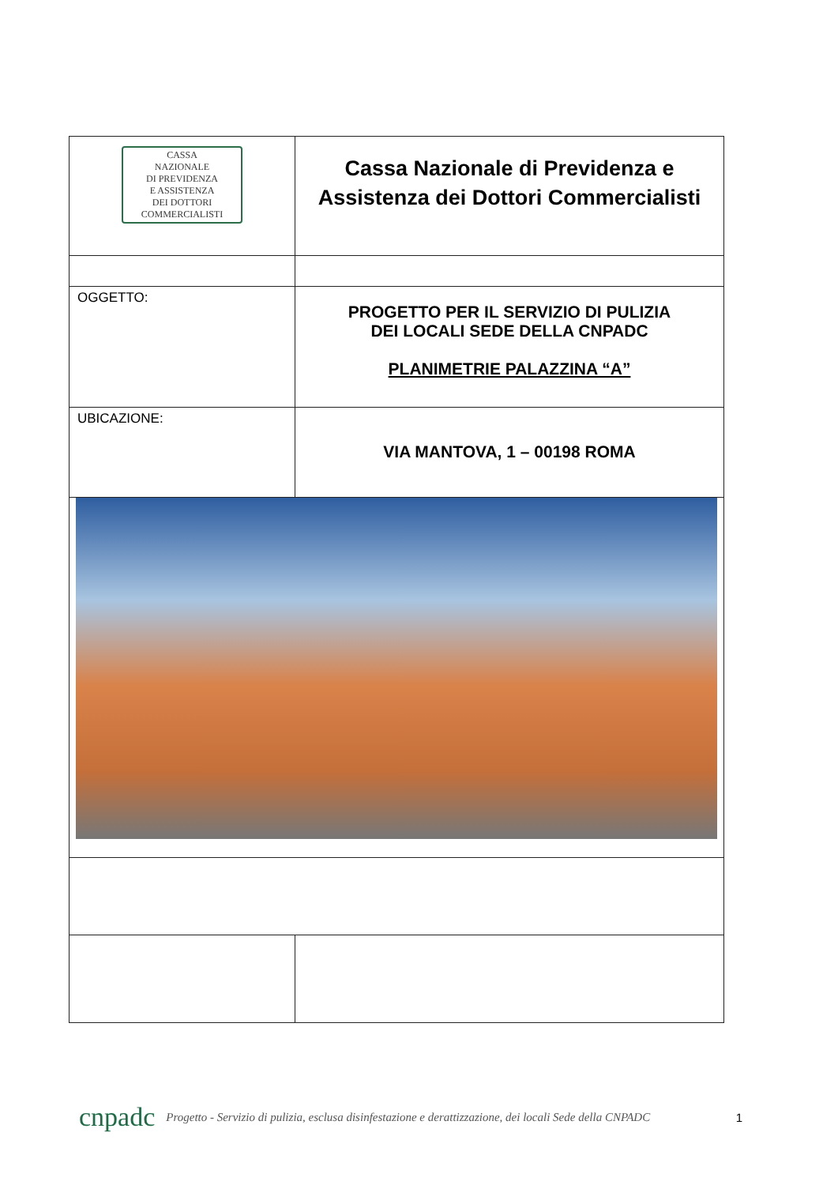| CASSA NAZIONALE DI PREVIDENZA E ASSISTENZA DEI DOTTORI COMMERCIALISTI | Cassa Nazionale di Previdenza e Assistenza dei Dottori Commercialisti |
| OGGETTO: | PROGETTO PER IL SERVIZIO DI PULIZIA DEI LOCALI SEDE DELLA CNPADC PLANIMETRIE PALAZZINA “A” |
| UBICAZIONE: | VIA MANTOVA, 1 – 00198 ROMA |
cnpadc
Progetto - Servizio di pulizia, esclusa disinfestazione e derattizzazione, dei locali Sede della CNPADC
1